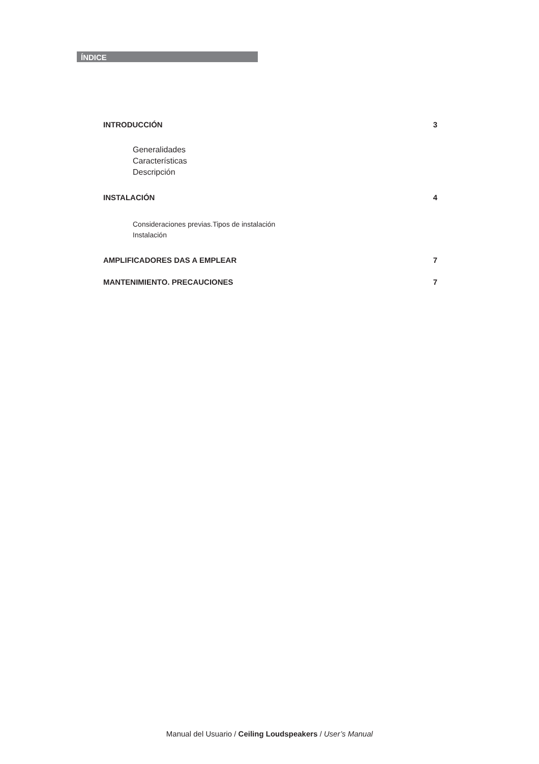ÍNDICE
INTRODUCCIÓN 3
Generalidades
Características
Descripción
INSTALACIÓN 4
Consideraciones previas.Tipos de instalación
Instalación
AMPLIFICADORES DAS A EMPLEAR 7
MANTENIMIENTO. PRECAUCIONES 7
Manual del Usuario / Ceiling Loudspeakers / User’s Manual